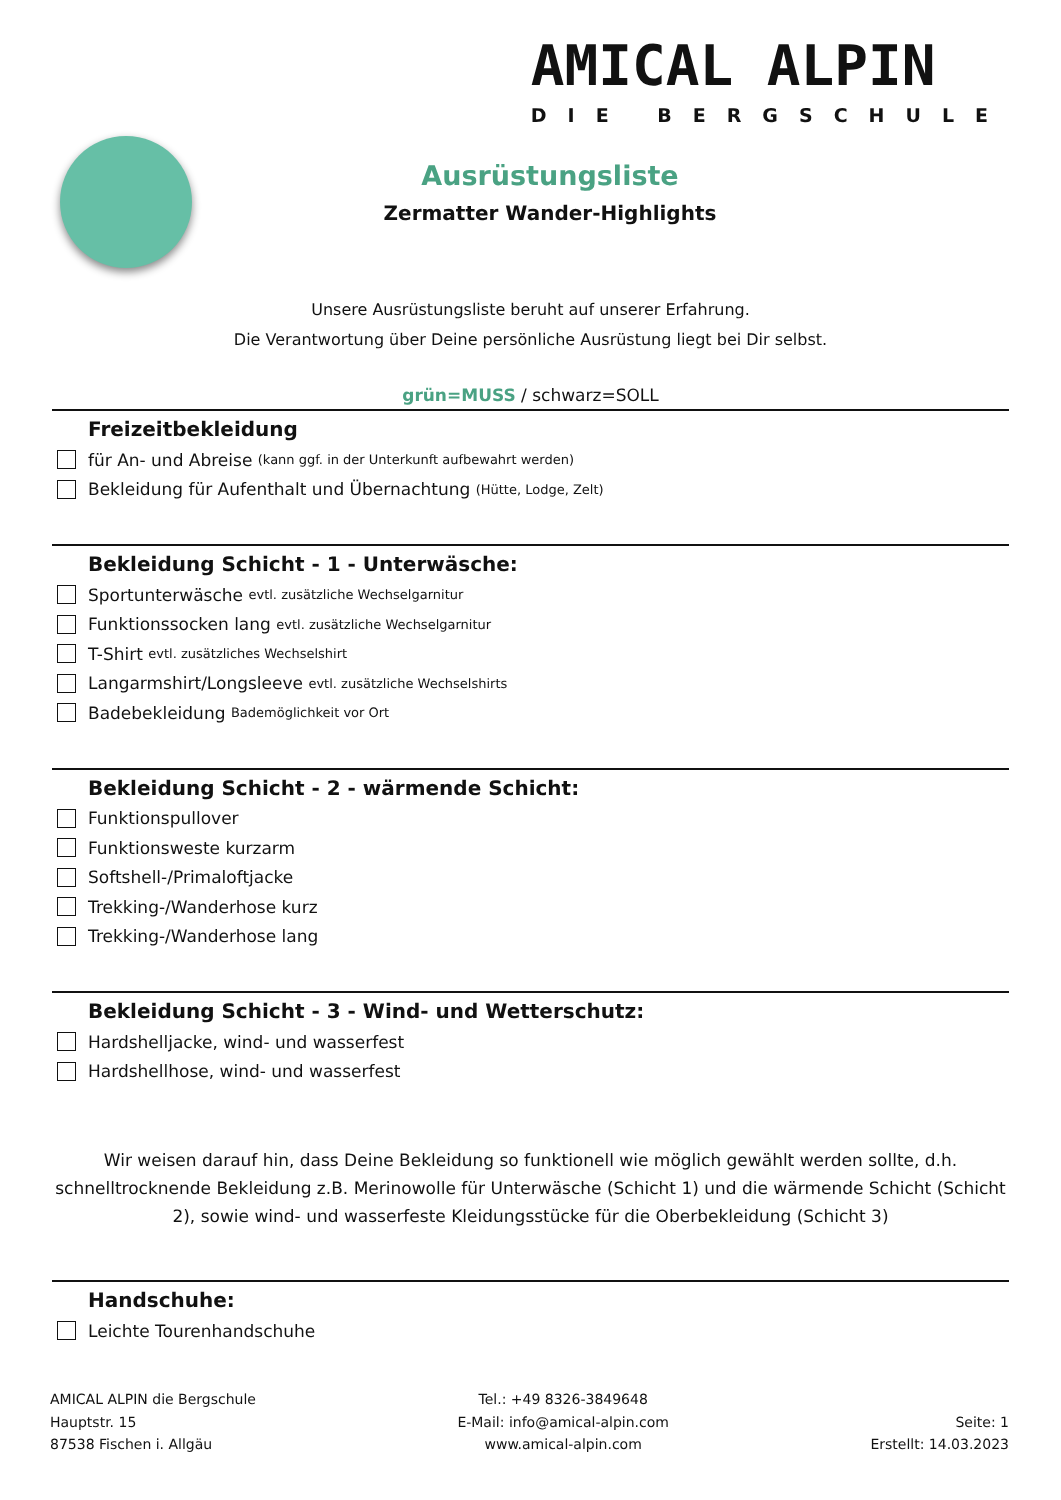AMICAL ALPIN
DIE BERGSCHULE
Ausrüstungsliste
Zermatter Wander-Highlights
Unsere Ausrüstungsliste beruht auf unserer Erfahrung.
Die Verantwortung über Deine persönliche Ausrüstung liegt bei Dir selbst.
grün=MUSS / schwarz=SOLL
Freizeitbekleidung
für An- und Abreise (kann ggf. in der Unterkunft aufbewahrt werden)
Bekleidung für Aufenthalt und Übernachtung (Hütte, Lodge, Zelt)
Bekleidung Schicht - 1 - Unterwäsche:
Sportunterwäsche evtl. zusätzliche Wechselgarnitur
Funktionssocken lang evtl. zusätzliche Wechselgarnitur
T-Shirt evtl. zusätzliches Wechselshirt
Langarmshirt/Longsleeve evtl. zusätzliche Wechselshirts
Badebekleidung Bademöglichkeit vor Ort
Bekleidung Schicht - 2 - wärmende Schicht:
Funktionspullover
Funktionsweste kurzarm
Softshell-/Primaloftjacke
Trekking-/Wanderhose kurz
Trekking-/Wanderhose lang
Bekleidung Schicht - 3 - Wind- und Wetterschutz:
Hardshelljacke, wind- und wasserfest
Hardshellhose, wind- und wasserfest
Wir weisen darauf hin, dass Deine Bekleidung so funktionell wie möglich gewählt werden sollte, d.h. schnelltrocknende Bekleidung z.B. Merinowolle für Unterwäsche (Schicht 1) und die wärmende Schicht (Schicht 2), sowie wind- und wasserfeste Kleidungsstücke für die Oberbekleidung (Schicht 3)
Handschuhe:
Leichte Tourenhandschuhe
AMICAL ALPIN die Bergschule
Hauptstr. 15
87538 Fischen i. Allgäu
Tel.: +49 8326-3849648
E-Mail: info@amical-alpin.com
www.amical-alpin.com
Seite: 1
Erstellt: 14.03.2023